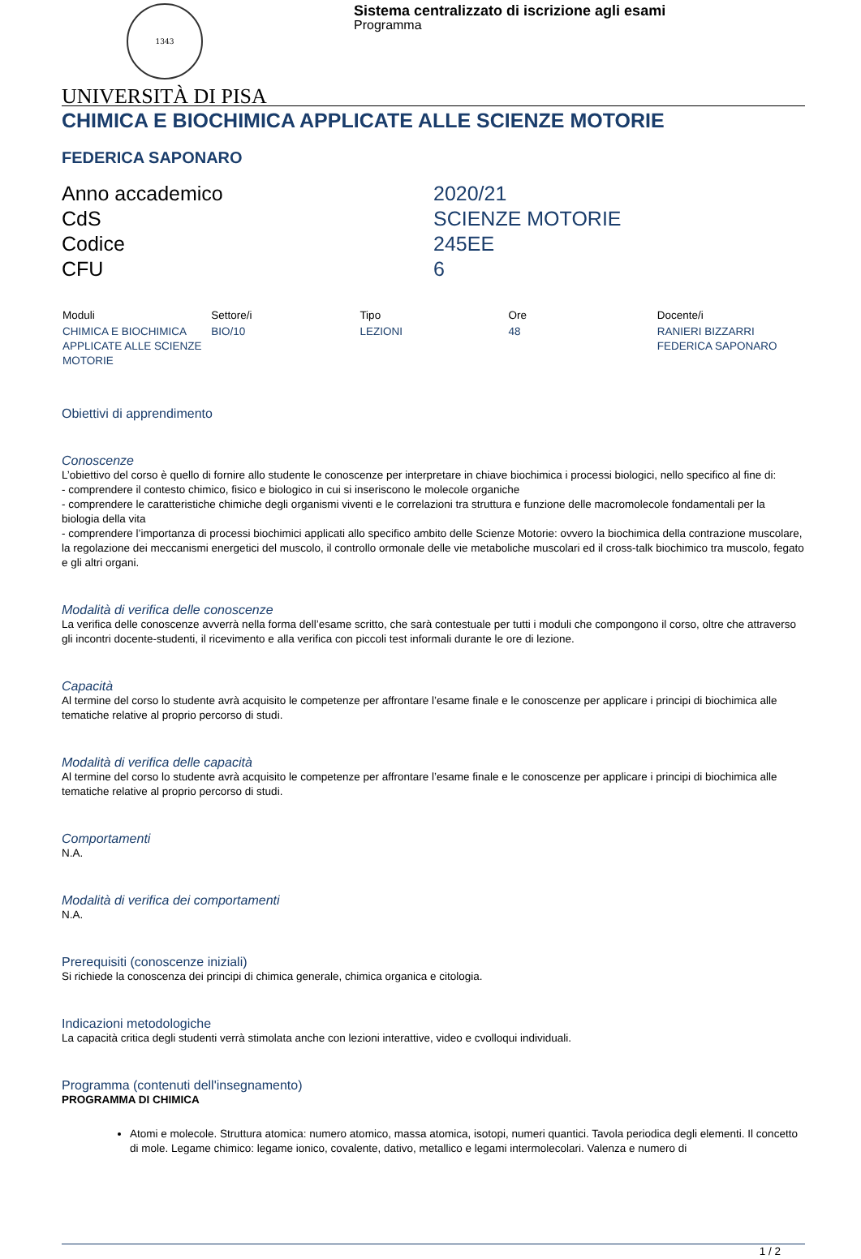1343
Sistema centralizzato di iscrizione agli esami
Programma
UNIVERSITÀ DI PISA
CHIMICA E BIOCHIMICA APPLICATE ALLE SCIENZE MOTORIE
FEDERICA SAPONARO
| Anno accademico | 2020/21 |
| CdS | SCIENZE MOTORIE |
| Codice | 245EE |
| CFU | 6 |
| Moduli | Settore/i | Tipo | Ore | Docente/i |
| --- | --- | --- | --- | --- |
| CHIMICA E BIOCHIMICA APPLICATE ALLE SCIENZE MOTORIE | BIO/10 | LEZIONI | 48 | RANIERI BIZZARRI FEDERICA SAPONARO |
Obiettivi di apprendimento
Conoscenze
L’obiettivo del corso è quello di fornire allo studente le conoscenze per interpretare in chiave biochimica i processi biologici, nello specifico al fine di:
- comprendere il contesto chimico, fisico e biologico in cui si inseriscono le molecole organiche
- comprendere le caratteristiche chimiche degli organismi viventi e le correlazioni tra struttura e funzione delle macromolecole fondamentali per la biologia della vita
- comprendere l’importanza di processi biochimici applicati allo specifico ambito delle Scienze Motorie: ovvero la biochimica della contrazione muscolare, la regolazione dei meccanismi energetici del muscolo, il controllo ormonale delle vie metaboliche muscolari ed il cross-talk biochimico tra muscolo, fegato e gli altri organi.
Modalità di verifica delle conoscenze
La verifica delle conoscenze avverrà nella forma dell’esame scritto, che sarà contestuale per tutti i moduli che compongono il corso, oltre che attraverso gli incontri docente-studenti, il ricevimento e alla verifica con piccoli test informali durante le ore di lezione.
Capacità
Al termine del corso lo studente avrà acquisito le competenze per affrontare l’esame finale e le conoscenze per applicare i principi di biochimica alle tematiche relative al proprio percorso di studi.
Modalità di verifica delle capacità
Al termine del corso lo studente avrà acquisito le competenze per affrontare l’esame finale e le conoscenze per applicare i principi di biochimica alle tematiche relative al proprio percorso di studi.
Comportamenti
N.A.
Modalità di verifica dei comportamenti
N.A.
Prerequisiti (conoscenze iniziali)
Si richiede la conoscenza dei principi di chimica generale, chimica organica e citologia.
Indicazioni metodologiche
La capacità critica degli studenti verrà stimolata anche con lezioni interattive, video e cvolloqui individuali.
Programma (contenuti dell'insegnamento)
PROGRAMMA DI CHIMICA
Atomi e molecole. Struttura atomica: numero atomico, massa atomica, isotopi, numeri quantici. Tavola periodica degli elementi. Il concetto di mole. Legame chimico: legame ionico, covalente, dativo, metallico e legami intermolecolari. Valenza e numero di
1 / 2